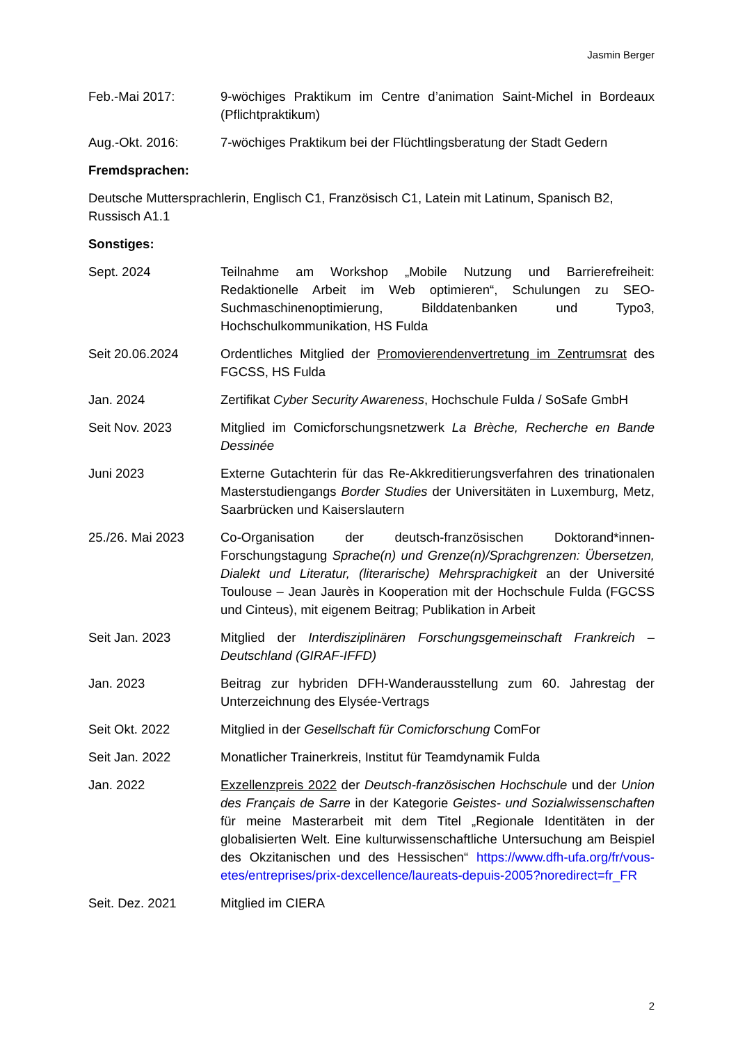Jasmin Berger
Feb.-Mai 2017: 9-wöchiges Praktikum im Centre d’animation Saint-Michel in Bordeaux (Pflichtpraktikum)
Aug.-Okt. 2016: 7-wöchiges Praktikum bei der Flüchtlingsberatung der Stadt Gedern
Fremdsprachen:
Deutsche Muttersprachlerin, Englisch C1, Französisch C1, Latein mit Latinum, Spanisch B2, Russisch A1.1
Sonstiges:
Sept. 2024 Teilnahme am Workshop „Mobile Nutzung und Barrierefreiheit: Redaktionelle Arbeit im Web optimieren“, Schulungen zu SEO-Suchmaschinenoptimierung, Bilddatenbanken und Typo3, Hochschulkommunikation, HS Fulda
Seit 20.06.2024 Ordentliches Mitglied der Promovierendenvertretung im Zentrumsrat des FGCSS, HS Fulda
Jan. 2024 Zertifikat Cyber Security Awareness, Hochschule Fulda / SoSafe GmbH
Seit Nov. 2023 Mitglied im Comicforschungsnetzwerk La Brèche, Recherche en Bande Dessinée
Juni 2023 Externe Gutachterin für das Re-Akkreditierungsverfahren des trinationalen Masterstudiengangs Border Studies der Universitäten in Luxemburg, Metz, Saarbrücken und Kaiserslautern
25./26. Mai 2023 Co-Organisation der deutsch-französischen Doktorand*innen-Forschungstagung Sprache(n) und Grenze(n)/Sprachgrenzen: Übersetzen, Dialekt und Literatur, (literarische) Mehrsprachigkeit an der Université Toulouse – Jean Jaurès in Kooperation mit der Hochschule Fulda (FGCSS und Cinteus), mit eigenem Beitrag; Publikation in Arbeit
Seit Jan. 2023 Mitglied der Interdisziplinären Forschungsgemeinschaft Frankreich – Deutschland (GIRAF-IFFD)
Jan. 2023 Beitrag zur hybriden DFH-Wanderausstellung zum 60. Jahrestag der Unterzeichnung des Elysée-Vertrags
Seit Okt. 2022 Mitglied in der Gesellschaft für Comicforschung ComFor
Seit Jan. 2022 Monatlicher Trainerkreis, Institut für Teamdynamik Fulda
Jan. 2022 Exzellenzpreis 2022 der Deutsch-französischen Hochschule und der Union des Français de Sarre in der Kategorie Geistes- und Sozialwissenschaften für meine Masterarbeit mit dem Titel „Regionale Identitäten in der globalisierten Welt. Eine kulturwissenschaftliche Untersuchung am Beispiel des Okzitanischen und des Hessischen“ https://www.dfh-ufa.org/fr/vous-etes/entreprises/prix-dexcellence/laureats-depuis-2005?noredirect=fr_FR
Seit. Dez. 2021 Mitglied im CIERA
2